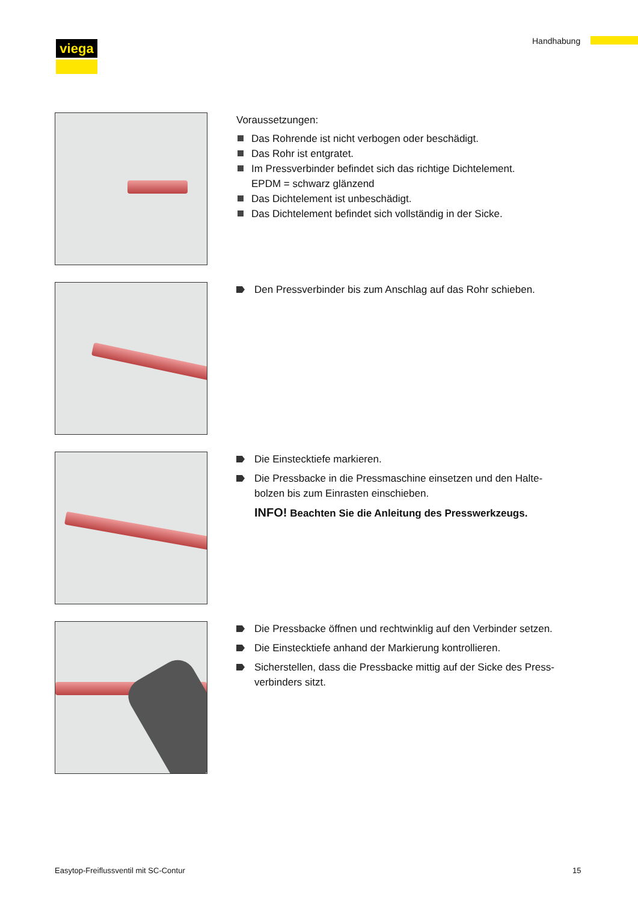viega Handhabung
Voraussetzungen:
Das Rohrende ist nicht verbogen oder beschädigt.
Das Rohr ist entgratet.
Im Pressverbinder befindet sich das richtige Dichtelement.
EPDM = schwarz glänzend
Das Dichtelement ist unbeschädigt.
Das Dichtelement befindet sich vollständig in der Sicke.
Den Pressverbinder bis zum Anschlag auf das Rohr schieben.
Die Einstecktiefe markieren.
Die Pressbacke in die Pressmaschine einsetzen und den Halte-
bolzen bis zum Einrasten einschieben.
INFO! Beachten Sie die Anleitung des Presswerkzeugs.
Die Pressbacke öffnen und rechtwinklig auf den Verbinder setzen.
Die Einstecktiefe anhand der Markierung kontrollieren.
Sicherstellen, dass die Pressbacke mittig auf der Sicke des Press-
verbinders sitzt.
Easytop-Freiflussventil mit SC-Contur
15